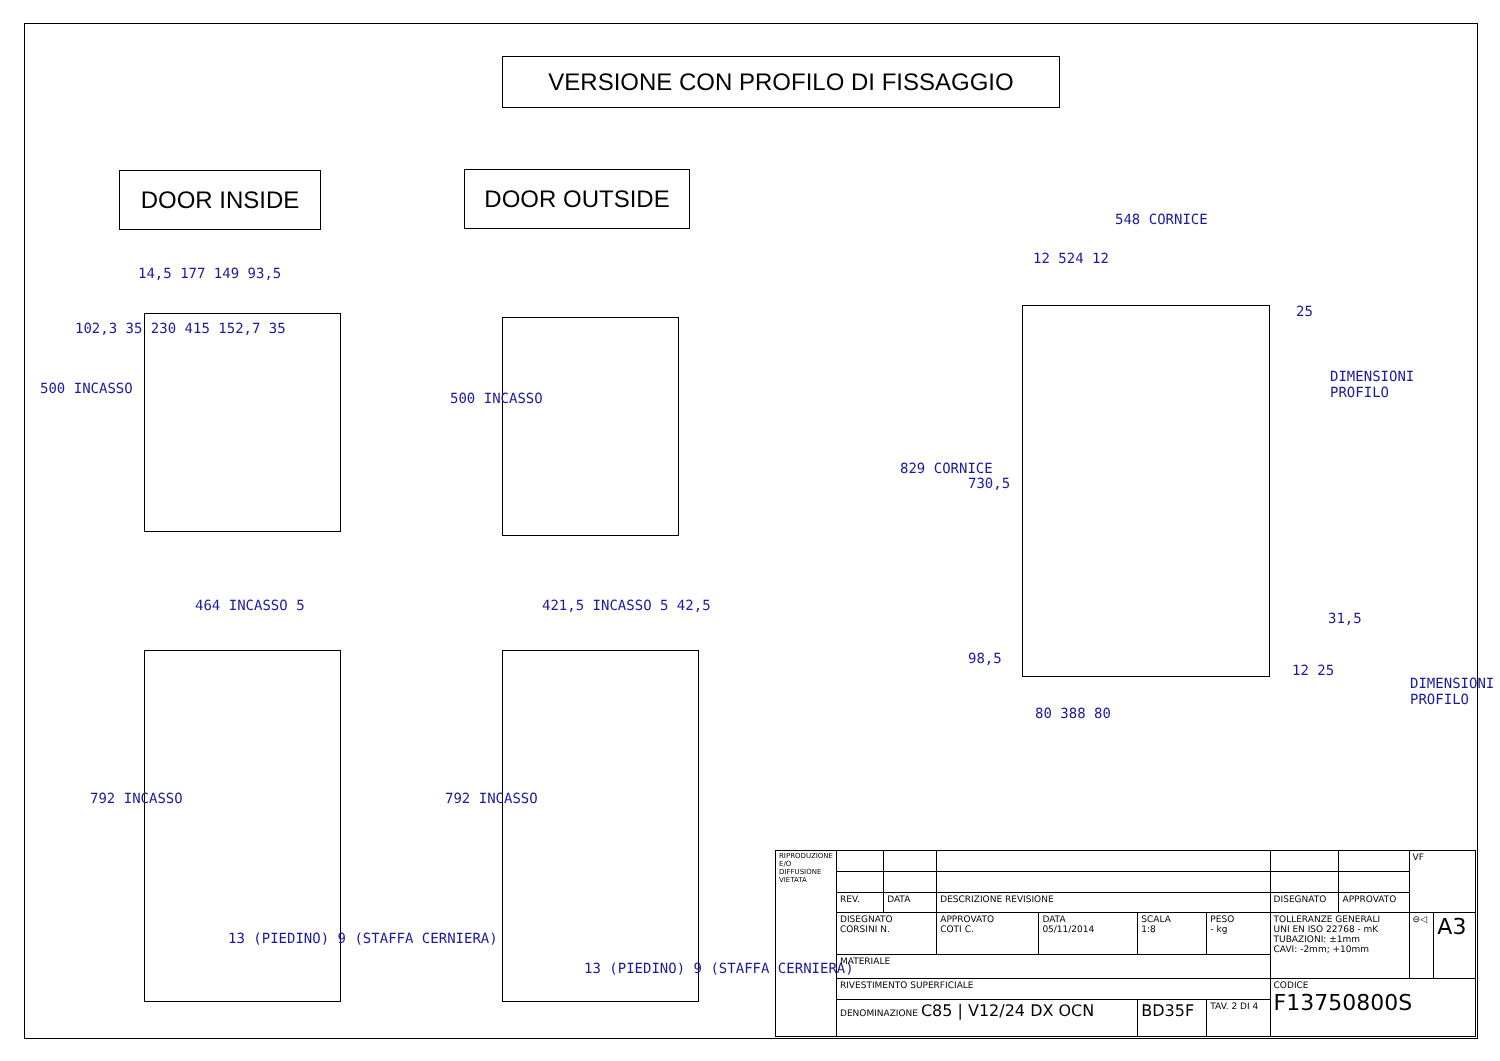VERSIONE CON PROFILO DI FISSAGGIO
DOOR INSIDE DOOR OUTSIDE
14,5 177 149 93,5
500 INCASSO
102,3 35 230 415 152,7 35
500 INCASSO
464 INCASSO 5 421,5 INCASSO 5 42,5
792 INCASSO 792 INCASSO
13 (PIEDINO) 9 (STAFFA CERNIERA)
13 (PIEDINO) 9 (STAFFA CERNIERA)
548 CORNICE
12 524 12
25
DIMENSIONI
PROFILO
829 CORNICE
730,5
98,5
31,5
12 25
DIMENSIONI
PROFILO
80 388 80
| RIPRODUZIONE E/O DIFFUSIONE VIETATA | | | | | | | | | VF | |
| | REV. | DATA | DESCRIZIONE REVISIONE | | | | DISEGNATO | APPROVATO | | |
| | DISEGNATO CORSINI N. | | APPROVATO COTI C. | DATA 05/11/2014 | SCALA 1:8 | PESO - kg | TOLLERANZE GENERALI UNI EN ISO 22768 - mK TUBAZIONI: ±1mm CAVI: -2mm; +10mm | | ⊖◁ | A3 |
| | MATERIALE | | | | | | | | | |
| | RIVESTIMENTO SUPERFICIALE | | | | | | CODICE F13750800S | | | |
| | DENOMINAZIONE C85 / V12/24 DX OCN | | | | BD35F | TAV. 2 DI 4 | | | | |